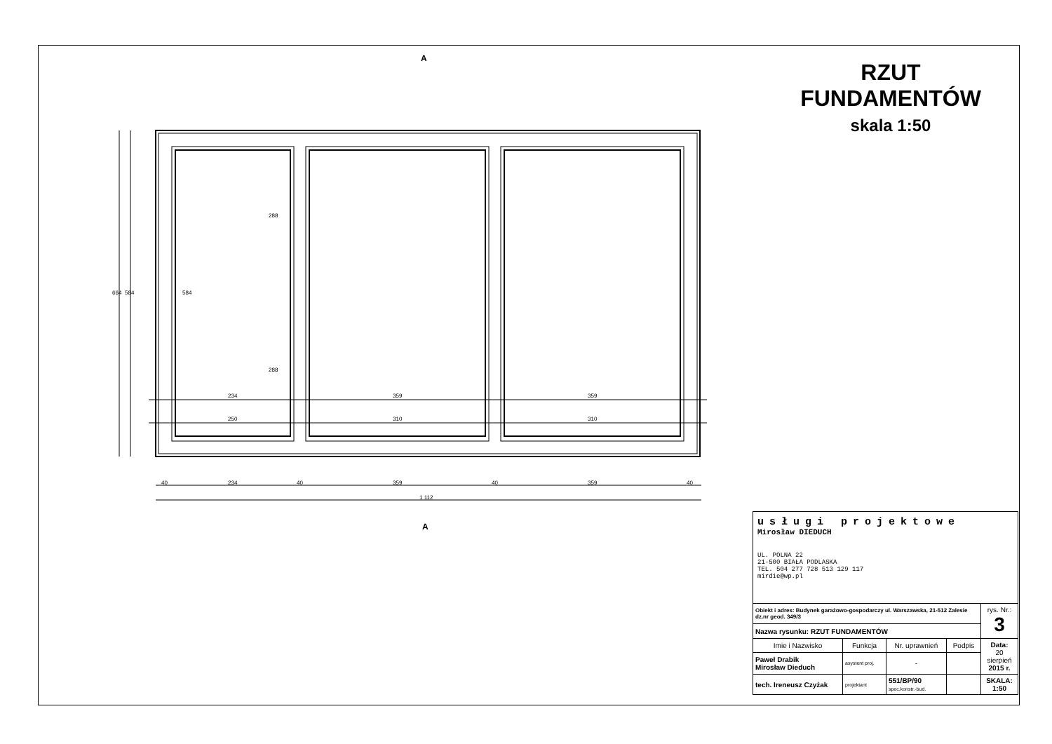40
234
40
359
40
359
40
1 112
234
359
359
250
310
310
664
584
584
288
288
A
A
RZUT FUNDAMENTÓW
skala 1:50
usługi projektowe
Mirosław DIEDUCH
UL. POLNA 22
21-500 BIAŁA PODLASKA
TEL. 504 277 728 513 129 117
mirdie@wp.pl
| Obiekt i adres: Budynek garażowo-gospodarczy ul. Warszawska, 21-512 Zalesie dz.nr geod. 349/3 | | | | rys. Nr.: 3 |
| Nazwa rysunku: RZUT FUNDAMENTÓW | | | | |
| Imie i Nazwisko | Funkcja | Nr. uprawnień | Podpis | Data: 20 sierpień 2015 r. |
| Paweł Drabik Mirosław Dieduch | asystent proj. | - | | |
| tech. Ireneusz Czyżak | projektant | 551/BP/90 spec.konstr.-bud. | | SKALA: 1:50 |